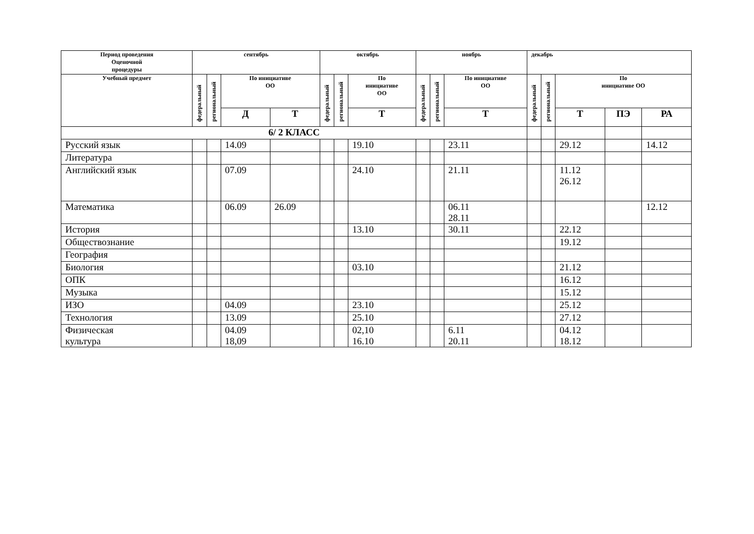| Период проведения Оценочной процедуры | сентябрь | | | | октябрь | | | ноябрь | | | декабрь | | | | |
| --- | --- | --- | --- | --- | --- | --- | --- | --- | --- | --- | --- | --- | --- | --- | --- |
| Учебный предмет | федеральный | региональный | По инициативе ОО | | федеральный | региональный | По инициативе ОО | федеральный | региональный | По инициативе ОО | федеральный | региональный | По инициативе ОО | | |
| | | | Д | Т | | | Т | | | Т | | | Т | ПЭ | РА |
| 6/ 2 КЛАСС | | | | | | | | | | | | | | | |
| Русский язык | | | 14.09 | | | | 19.10 | | | 23.11 | | | 29.12 | | 14.12 |
| Литература | | | | | | | | | | | | | | | |
| Английский язык | | | 07.09 | | | | 24.10 | | | 21.11 | | | 11.12 26.12 | | |
| Математика | | | 06.09 | 26.09 | | | | | | 06.11 28.11 | | | | | 12.12 |
| История | | | | | | | 13.10 | | | 30.11 | | | 22.12 | | |
| Обществознание | | | | | | | | | | | | | 19.12 | | |
| География | | | | | | | | | | | | | | | |
| Биология | | | | | | | 03.10 | | | | | | 21.12 | | |
| ОПК | | | | | | | | | | | | | 16.12 | | |
| Музыка | | | | | | | | | | | | | 15.12 | | |
| ИЗО | | | 04.09 | | | | 23.10 | | | | | | 25.12 | | |
| Технология | | | 13.09 | | | | 25.10 | | | | | | 27.12 | | |
| Физическая культура | | | 04.09 18,09 | | | | 02,10 16.10 | | | 6.11 20.11 | | | 04.12 18.12 | | |